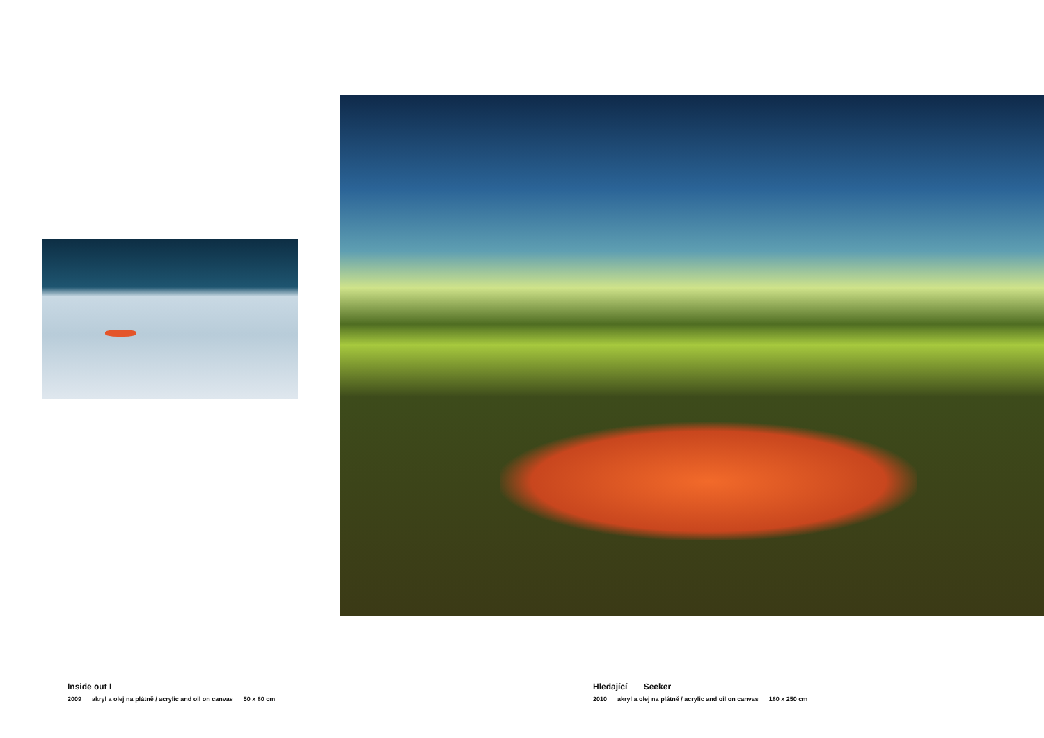Inside out I
2009 akryl a olej na plátně / acrylic and oil on canvas 50 x 80 cm
Hledající Seeker
2010 akryl a olej na plátně / acrylic and oil on canvas 180 x 250 cm